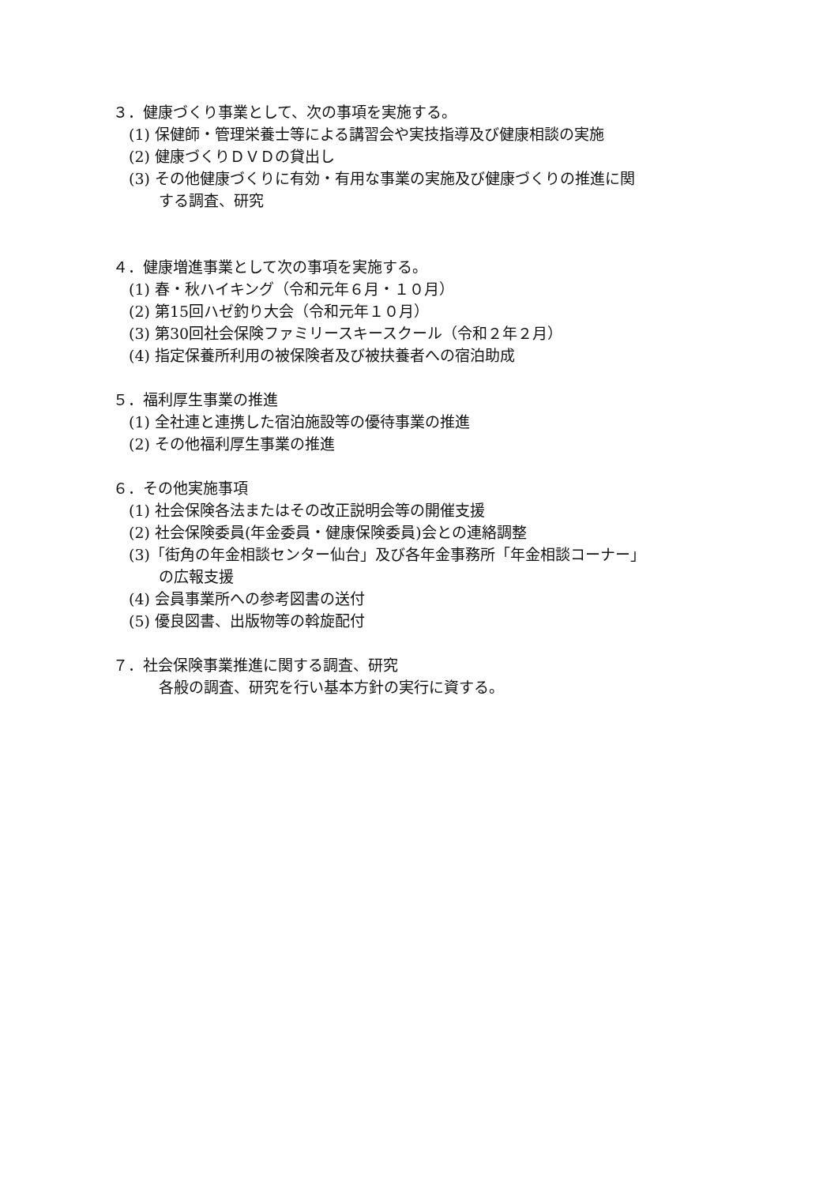３．健康づくり事業として、次の事項を実施する。
(1) 保健師・管理栄養士等による講習会や実技指導及び健康相談の実施
(2) 健康づくりＤＶＤの貸出し
(3) その他健康づくりに有効・有用な事業の実施及び健康づくりの推進に関
する調査、研究
４．健康増進事業として次の事項を実施する。
(1) 春・秋ハイキング（令和元年６月・１０月）
(2) 第15回ハゼ釣り大会（令和元年１０月）
(3) 第30回社会保険ファミリースキースクール（令和２年２月）
(4) 指定保養所利用の被保険者及び被扶養者への宿泊助成
５．福利厚生事業の推進
(1) 全社連と連携した宿泊施設等の優待事業の推進
(2) その他福利厚生事業の推進
６．その他実施事項
(1) 社会保険各法またはその改正説明会等の開催支援
(2) 社会保険委員(年金委員・健康保険委員)会との連絡調整
(3)「街角の年金相談センター仙台」及び各年金事務所「年金相談コーナー」
の広報支援
(4) 会員事業所への参考図書の送付
(5) 優良図書、出版物等の斡旋配付
７．社会保険事業推進に関する調査、研究
各般の調査、研究を行い基本方針の実行に資する。